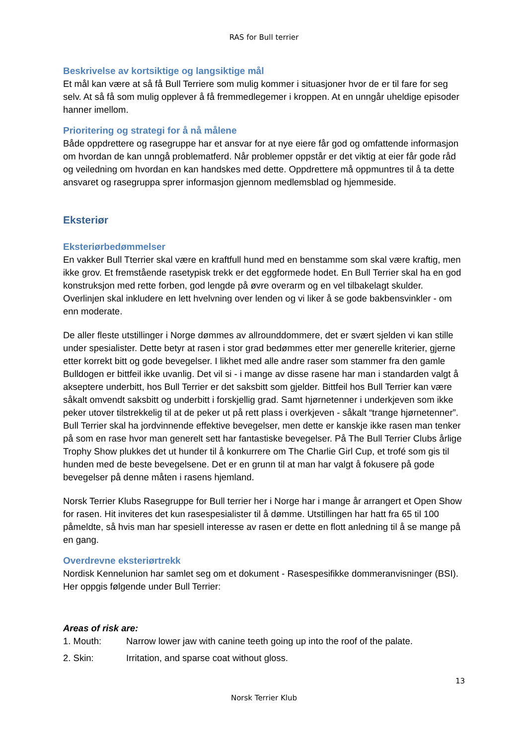RAS for Bull terrier
Beskrivelse av kortsiktige og langsiktige mål
Et mål kan være at så få Bull Terriere som mulig kommer i situasjoner hvor de er til fare for seg selv. At så få som mulig opplever å få fremmedlegemer i kroppen. At en unngår uheldige episoder hanner imellom.
Prioritering og strategi for å nå målene
Både oppdrettere og rasegruppe har et ansvar for at nye eiere får god og omfattende informasjon om hvordan de kan unngå problematferd. Når problemer oppstår er det viktig at eier får gode råd og veiledning om hvordan en kan handskes med dette. Oppdrettere må oppmuntres til å ta dette ansvaret og rasegruppa sprer informasjon gjennom medlemsblad og hjemmeside.
Eksteriør
Eksteriørbedømmelser
En vakker Bull Tterrier skal være en kraftfull hund med en benstamme som skal være kraftig, men ikke grov. Et fremstående rasetypisk trekk er det eggformede hodet. En Bull Terrier skal ha en god konstruksjon med rette forben, god lengde på øvre overarm og en vel tilbakelagt skulder. Overlinjen skal inkludere en lett hvelvning over lenden og vi liker å se gode bakbensvinkler - om enn moderate.
De aller fleste utstillinger i Norge dømmes av allrounddommere, det er svært sjelden vi kan stille under spesialister. Dette betyr at rasen i stor grad bedømmes etter mer generelle kriterier, gjerne etter korrekt bitt og gode bevegelser. I likhet med alle andre raser som stammer fra den gamle Bulldogen er bittfeil ikke uvanlig. Det vil si - i mange av disse rasene har man i standarden valgt å akseptere underbitt, hos Bull Terrier er det saksbitt som gjelder. Bittfeil hos Bull Terrier kan være såkalt omvendt saksbitt og underbitt i forskjellig grad. Samt hjørnetenner i underkjeven som ikke peker utover tilstrekkelig til at de peker ut på rett plass i overkjeven - såkalt “trange hjørnetenner”. Bull Terrier skal ha jordvinnende effektive bevegelser, men dette er kanskje ikke rasen man tenker på som en rase hvor man generelt sett har fantastiske bevegelser. På The Bull Terrier Clubs årlige Trophy Show plukkes det ut hunder til å konkurrere om The Charlie Girl Cup, et trofé som gis til hunden med de beste bevegelsene. Det er en grunn til at man har valgt å fokusere på gode bevegelser på denne måten i rasens hjemland.
Norsk Terrier Klubs Rasegruppe for Bull terrier her i Norge har i mange år arrangert et Open Show for rasen. Hit inviteres det kun rasespesialister til å dømme. Utstillingen har hatt fra 65 til 100 påmeldte, så hvis man har spesiell interesse av rasen er dette en flott anledning til å se mange på en gang.
Overdrevne eksteriørtrekk
Nordisk Kennelunion har samlet seg om et dokument - Rasespesifikke dommeranvisninger (BSI). Her oppgis følgende under Bull Terrier:
Areas of risk are:
1. Mouth: Narrow lower jaw with canine teeth going up into the roof of the palate.
2. Skin: Irritation, and sparse coat without gloss.
13
Norsk Terrier Klub